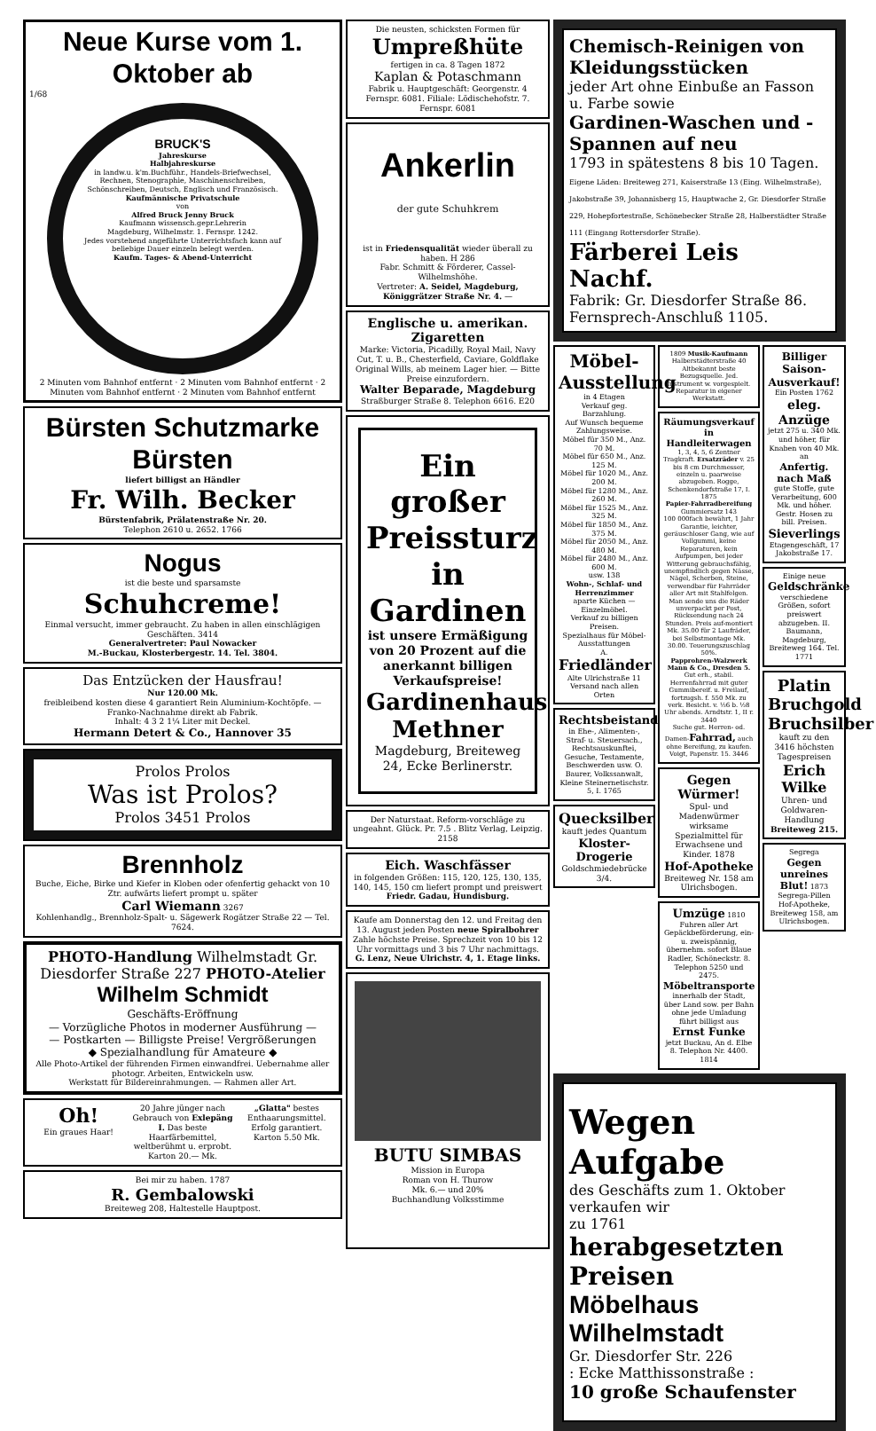Neue Kurse vom 1. Oktober ab
1/68
BRUCK'S
Jahreskurse
Halbjahreskurse
in landw.u. k'm.Buchführ., Handels-Briefwechsel, Rechnen, Stenographie, Maschinenschreiben, Schönschreiben, Deutsch, Englisch und Französisch.
Kaufmännische Privatschule
von
Alfred Bruck Jenny Bruck
Kaufmann wissensch.gepr.Lehrerin
Magdeburg, Wilhelmstr. 1. Fernspr. 1242.
Jedes vorstehend angeführte Unterrichtsfach kann auf beliebige Dauer einzeln belegt werden.
Kaufm. Tages- & Abend-Unterricht
2 Minuten vom Bahnhof entfernt · 2 Minuten vom Bahnhof entfernt · 2 Minuten vom Bahnhof entfernt · 2 Minuten vom Bahnhof entfernt
Bürsten Schutzmarke Bürsten
liefert billigst an Händler
Fr. Wilh. Becker
Bürstenfabrik, Prälatenstraße Nr. 20.
Telephon 2610 u. 2652. 1766
Nogus
ist die beste und sparsamste
Schuhcreme!
Einmal versucht, immer gebraucht. Zu haben in allen einschlägigen Geschäften. 3414
Generalvertreter: Paul Nowacker
M.-Buckau, Klosterbergestr. 14. Tel. 3804.
Das Entzücken der Hausfrau!
Nur 120.00 Mk.
freibleibend kosten diese 4 garantiert Rein Aluminium-Kochtöpfe. — Franko-Nachnahme direkt ab Fabrik.
Inhalt: 4 3 2 1¼ Liter mit Deckel.
Hermann Detert & Co., Hannover 35
Prolos Prolos
Was ist Prolos?
Prolos 3451 Prolos
Brennholz
Buche, Eiche, Birke und Kiefer in Kloben oder ofenfertig gehackt von 10 Ztr. aufwärts liefert prompt u. später
Carl Wiemann 3267
Kohlenhandlg., Brennholz-Spalt- u. Sägewerk Rogätzer Straße 22 — Tel. 7624.
PHOTO-Handlung Wilhelmstadt Gr. Diesdorfer Straße 227 PHOTO-Atelier
Wilhelm Schmidt
Geschäfts-Eröffnung
— Vorzügliche Photos in moderner Ausführung —
— Postkarten — Billigste Preise! Vergrößerungen
◆ Spezialhandlung für Amateure ◆
Alle Photo-Artikel der führenden Firmen einwandfrei. Uebernahme aller photogr. Arbeiten, Entwickeln usw.
Werkstatt für Bildereinrahmungen. — Rahmen aller Art.
Oh!
Ein graues Haar!
20 Jahre jünger nach Gebrauch von Exlepäng I. Das beste Haarfärbemittel, weltberühmt u. erprobt. Karton 20.— Mk.
„Glatta" bestes Enthaarungsmittel. Erfolg garantiert. Karton 5.50 Mk.
Bei mir zu haben. 1787
R. Gembalowski
Breiteweg 208, Haltestelle Hauptpost.
Die neusten, schicksten Formen für
Umpreßhüte
fertigen in ca. 8 Tagen 1872
Kaplan & Potaschmann
Fabrik u. Hauptgeschäft: Georgenstr. 4 Fernspr. 6081. Filiale: Lödischehofstr. 7. Fernspr. 6081
Ankerlin
der gute Schuhkrem
ist in Friedensqualität wieder überall zu haben. H 286
Fabr. Schmitt & Förderer, Cassel-Wilhelmshöhe.
Vertreter: A. Seidel, Magdeburg, Königgrätzer Straße Nr. 4. —
Englische u. amerikan. Zigaretten
Marke: Victoria, Picadilly, Royal Mail, Navy Cut, T. u. B., Chesterfield, Caviare, Goldflake Original Wills, ab meinem Lager hier. — Bitte Preise einzufordern.
Walter Beparade, Magdeburg Straßburger Straße 8. Telephon 6616. E20
Ein großer Preissturz in Gardinen
ist unsere Ermäßigung von 20 Prozent auf die anerkannt billigen Verkaufspreise!
Gardinenhaus Methner
Magdeburg, Breiteweg 24, Ecke Berlinerstr.
Der Naturstaat. Reform-vorschläge zu ungeahnt. Glück. Pr. 7.5 . Blitz Verlag, Leipzig. 2158
Eich. Waschfässer
in folgenden Größen: 115, 120, 125, 130, 135, 140, 145, 150 cm liefert prompt und preiswert
Friedr. Gadau, Hundisburg.
Kaufe am Donnerstag den 12. und Freitag den 13. August jeden Posten neue Spiralbohrer Zahle höchste Preise. Sprechzeit von 10 bis 12 Uhr vormittags und 3 bis 7 Uhr nachmittags.
G. Lenz, Neue Ulrichstr. 4, 1. Etage links.
BUTU SIMBAS
Mission in Europa
Roman von H. Thurow
Mk. 6.— und 20%
Buchhandlung Volksstimme
Chemisch-Reinigen von Kleidungsstücken
jeder Art ohne Einbuße an Fasson u. Farbe sowie
Gardinen-Waschen und -Spannen auf neu
1793 in spätestens 8 bis 10 Tagen.
Eigene Läden: Breiteweg 271, Kaiserstraße 13 (Eing. Wilhelmstraße), Jakobstraße 39, Johannisberg 15, Hauptwache 2, Gr. Diesdorfer Straße 229, Hohepfortestraße, Schönebecker Straße 28, Halberstädter Straße 111 (Eingang Rottersdorfer Straße).
Färberei Leis Nachf.
Fabrik: Gr. Diesdorfer Straße 86. Fernsprech-Anschluß 1105.
Möbel-Ausstellung
in 4 Etagen
Verkauf geg. Barzahlung.
Auf Wunsch bequeme Zahlungsweise.
Möbel für 350 M., Anz. 70 M.
Möbel für 650 M., Anz. 125 M.
Möbel für 1020 M., Anz. 200 M.
Möbel für 1280 M., Anz. 260 M.
Möbel für 1525 M., Anz. 325 M.
Möbel für 1850 M., Anz. 375 M.
Möbel für 2050 M., Anz. 480 M.
Möbel für 2480 M., Anz. 600 M.
usw. 138
Wohn-, Schlaf- und Herrenzimmer
aparte Küchen — Einzelmöbel.
Verkauf zu billigen Preisen.
Spezialhaus für Möbel-Ausstattungen
A.
Friedländer
Alte Ulrichstraße 11
Versand nach allen Orten
Rechtsbeistand
in Ehe-, Alimenten-, Straf- u. Steuersach., Rechtsauskunftei, Gesuche, Testamente, Beschwerden usw. O. Baurer, Volkssanwalt, Kleine Steinernetischstr. 5, I. 1765
Quecksilber
kauft jedes Quantum
Kloster-Drogerie
Goldschmiedebrücke 3/4.
1809 Musik-Kaufmann Halberstädterstraße 40 Altbekannt beste Bezugsquelle. Jed. Instrument w. vorgespielt. Reparatur in eigener Werkstatt.
Räumungsverkauf in Handleiterwagen
1, 3, 4, 5, 6 Zentner Tragkraft. Ersatzräder v. 25 bis 8 cm Durchmesser, einzeln u. paarweise abzugeben. Rogge, Schenkendorfstraße 17, I. 1875
Papier-Fahrradbereifung Gummiersatz 143
100 000fach bewährt, 1 Jahr Garantie, leichter, geräuschloser Gang, wie auf Vollgummi, keine Reparaturen, kein Aufpumpen, bei jeder Witterung gebrauchsfähig, unempfindlich gegen Nässe, Nägel, Scherben, Steine, verwendbar für Fahrräder aller Art mit Stahlfelgen. Man sende uns die Räder unverpackt per Post, Rücksendung nach 24 Stunden. Preis auf-montiert Mk. 35.00 für 2 Laufräder, bei Selbstmontage Mk. 30.00. Teuerungszuschlag 50%.
Papprohren-Walzwerk Mann & Co., Dresden 5.
Gut erh., stabil. Herrenfahrrad mit guter Gummibereif. u. Freilauf, fortzugsh. f. 550 Mk. zu verk. Besicht. v. ½6 b. ½8 Uhr abends. Arndtstr. 1, II r. 3440
Suche gut. Herren- od. Damen-Fahrrad, auch ohne Bereifung, zu kaufen. Voigt, Papenstr. 15. 3446
Gegen Würmer!
Spul- und Madenwürmer wirksame Spezialmittel für Erwachsene und Kinder. 1878
Hof-Apotheke
Breiteweg Nr. 158 am Ulrichsbogen.
Umzüge 1810
Fuhren aller Art Gepäckbeförderung, ein- u. zweispännig, übernehm. sofort Blaue Radler, Schöneckstr. 8. Telephon 5250 und 2475.
Möbeltransporte
innerhalb der Stadt, über Land sow. per Bahn ohne jede Umladung führt billigst aus
Ernst Funke
jetzt Buckau, An d. Elbe 8. Telephon Nr. 4400. 1814
Billiger Saison-Ausverkauf!
Ein Posten 1762
eleg. Anzüge
jetzt 275 u. 340 Mk. und höher, für Knaben von 40 Mk. an
Anfertig. nach Maß
gute Stoffe, gute Verarbeitung, 600 Mk. und höher. Gestr. Hosen zu bill. Preisen.
Sieverlings
Etagengeschäft, 17 Jakobstraße 17.
Einige neue Geldschränke verschiedene Größen, sofort preiswert abzugeben. II. Baumann, Magdeburg, Breiteweg 164. Tel. 1771
Platin
Bruchgold
Bruchsilber
kauft zu den 3416 höchsten Tagespreisen
Erich Wilke
Uhren- und Goldwaren-Handlung
Breiteweg 215.
Segrega
Gegen unreines Blut! 1873
Segrega-Pillen
Hof-Apotheke, Breiteweg 158, am Ulrichsbogen.
Wegen Aufgabe
des Geschäfts zum 1. Oktober
verkaufen wir
zu 1761
herabgesetzten Preisen
Möbelhaus Wilhelmstadt
Gr. Diesdorfer Str. 226
: Ecke Matthissonstraße :
10 große Schaufenster